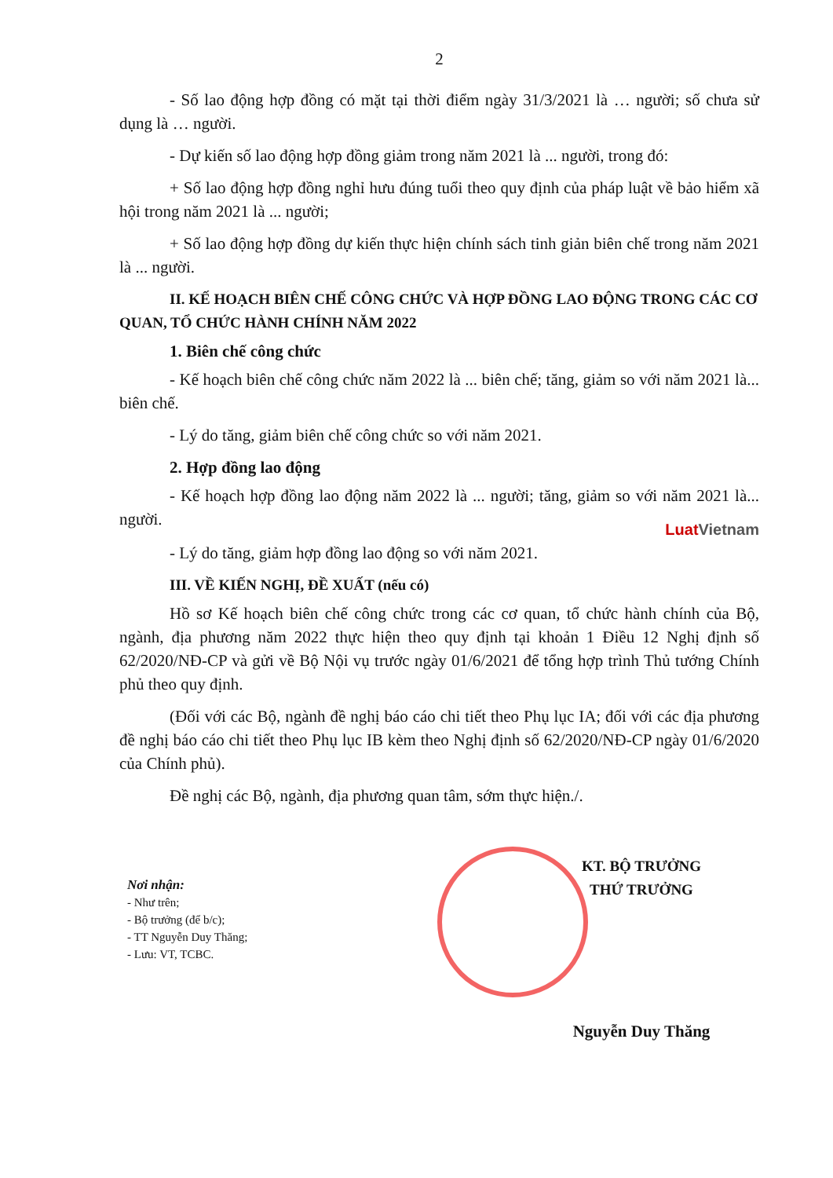2
- Số lao động hợp đồng có mặt tại thời điểm ngày 31/3/2021 là … người; số chưa sử dụng là … người.
- Dự kiến số lao động hợp đồng giảm trong năm 2021 là ... người, trong đó:
+ Số lao động hợp đồng nghỉ hưu đúng tuổi theo quy định của pháp luật về bảo hiểm xã hội trong năm 2021 là ... người;
+ Số lao động hợp đồng dự kiến thực hiện chính sách tinh giản biên chế trong năm 2021 là ... người.
II. KẾ HOẠCH BIÊN CHẾ CÔNG CHỨC VÀ HỢP ĐỒNG LAO ĐỘNG TRONG CÁC CƠ QUAN, TỔ CHỨC HÀNH CHÍNH NĂM 2022
1. Biên chế công chức
- Kế hoạch biên chế công chức năm 2022 là ... biên chế; tăng, giảm so với năm 2021 là... biên chế.
- Lý do tăng, giảm biên chế công chức so với năm 2021.
2. Hợp đồng lao động
- Kế hoạch hợp đồng lao động năm 2022 là ... người; tăng, giảm so với năm 2021 là... người.
LuatVietnam
- Lý do tăng, giảm hợp đồng lao động so với năm 2021.
III. VỀ KIẾN NGHỊ, ĐỀ XUẤT (nếu có)
Hồ sơ Kế hoạch biên chế công chức trong các cơ quan, tổ chức hành chính của Bộ, ngành, địa phương năm 2022 thực hiện theo quy định tại khoản 1 Điều 12 Nghị định số 62/2020/NĐ-CP và gửi về Bộ Nội vụ trước ngày 01/6/2021 để tổng hợp trình Thủ tướng Chính phủ theo quy định.
(Đối với các Bộ, ngành đề nghị báo cáo chi tiết theo Phụ lục IA; đối với các địa phương đề nghị báo cáo chi tiết theo Phụ lục IB kèm theo Nghị định số 62/2020/NĐ-CP ngày 01/6/2020 của Chính phủ).
Đề nghị các Bộ, ngành, địa phương quan tâm, sớm thực hiện./.
Nơi nhận:
- Như trên;
- Bộ trưởng (để b/c);
- TT Nguyễn Duy Thăng;
- Lưu: VT, TCBC.
KT. BỘ TRƯỞNG
THỨ TRƯỞNG
Nguyễn Duy Thăng